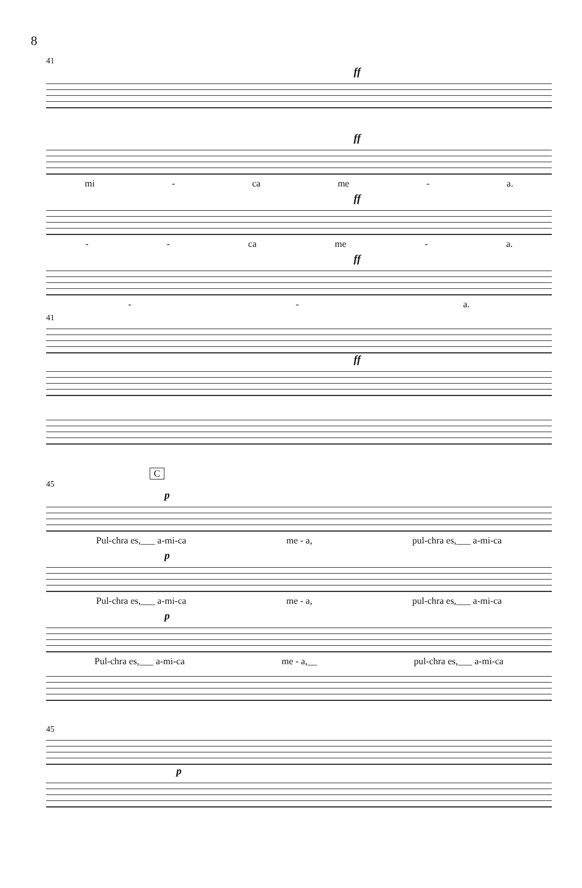8
41
ff
ff
mi - ca me - a.
ff
- - ca me - a.
ff
- - a.
41
ff
C
45
p
Pul-chra es,___ a-mi-ca me - a, pul-chra es,___ a-mi-ca
p
Pul-chra es,___ a-mi-ca me - a, pul-chra es,___ a-mi-ca
p
Pul-chra es,___ a-mi-ca me - a,__ pul-chra es,___ a-mi-ca
45
p